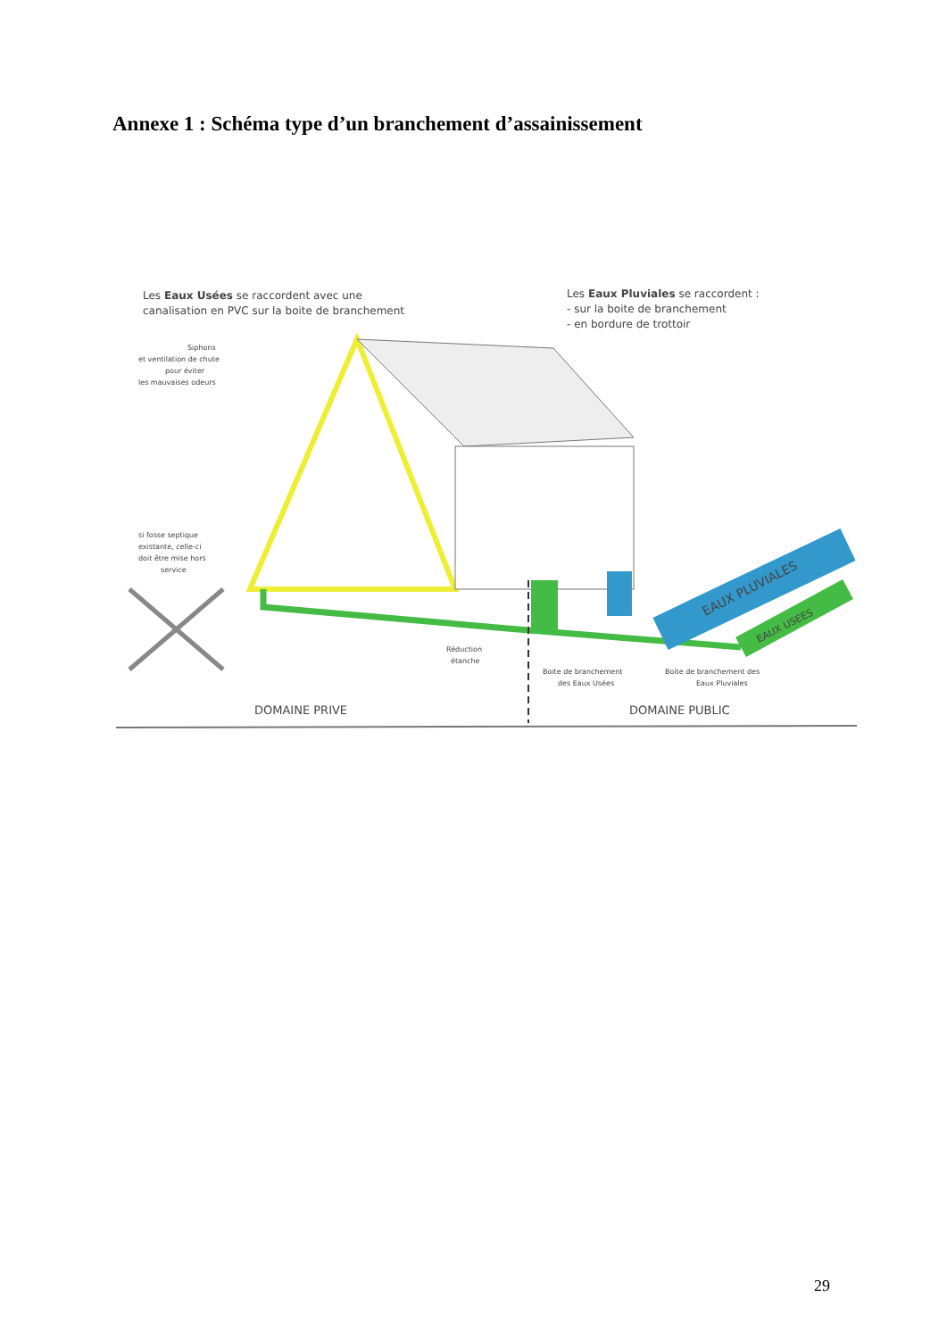Annexe 1 : Schéma type d’un branchement d’assainissement
Les Eaux Usées se raccordent avec une
canalisation en PVC sur la boite de branchement
Les Eaux Pluviales se raccordent :
- sur la boite de branchement
- en bordure de trottoir
Siphons
et ventilation de chute
pour éviter
les mauvaises odeurs
EAUX PLUVIALES
EAUX USEES
si fosse septique
existante, celle-ci
doit être mise hors
service
Réduction
étanche
Boite de branchement
des Eaux Usées
Boite de branchement des
Eaux Pluviales
DOMAINE PRIVE
DOMAINE PUBLIC
29